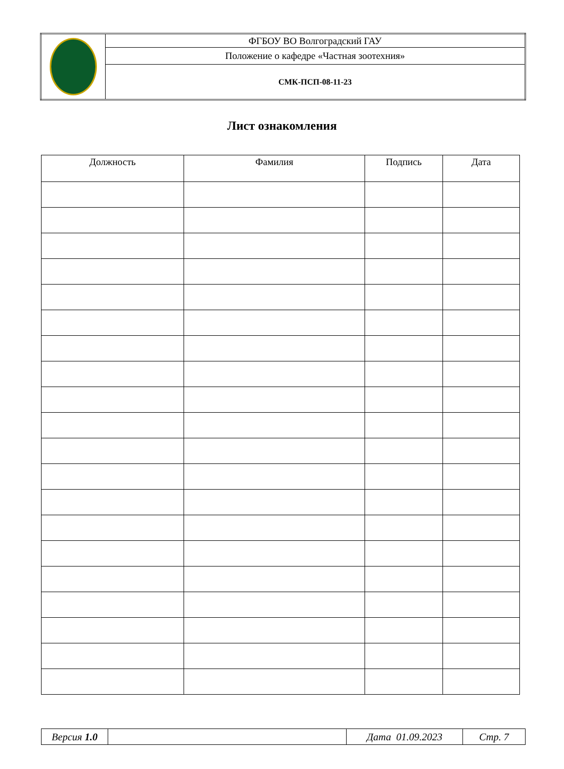| | ФГБОУ ВО Волгоградский ГАУ |
| | Положение о кафедре «Частная зоотехния» |
| | СМК-ПСП-08-11-23 |
Лист ознакомления
| Должность | Фамилия | Подпись | Дата |
| --- | --- | --- | --- |
| Версия 1.0 | | Дата 01.09.2023 | Стр. 7 |